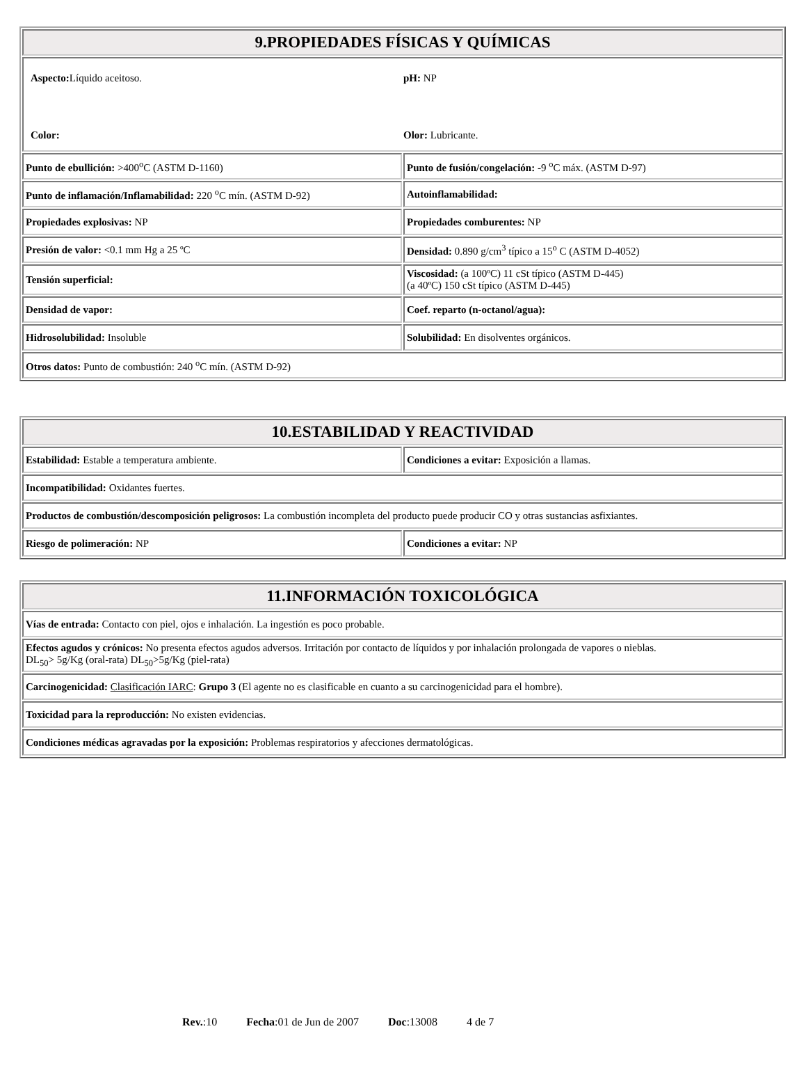| 9.PROPIEDADES FÍSICAS Y QUÍMICAS | |
| --- | --- |
| / Aspecto: Líquido aceitoso. / pH: NP / / Color: / Olor: Lubricante. / | |
| Punto de ebullición: >400<sup>o</sup>C (ASTM D-1160) | Punto de fusión/congelación: -9 <sup>o</sup>C máx. (ASTM D-97) |
| Punto de inflamación/Inflamabilidad: 220 <sup>o</sup>C mín. (ASTM D-92) | Autoinflamabilidad: |
| Propiedades explosivas: NP | Propiedades comburentes: NP |
| Presión de valor: <0.1 mm Hg a 25 ºC | Densidad: 0.890 g/cm<sup>3</sup> típico a 15<sup>o</sup> C (ASTM D-4052) |
| Tensión superficial: | Viscosidad: (a 100ºC) 11 cSt típico (ASTM D-445) (a 40ºC) 150 cSt típico (ASTM D-445) |
| Densidad de vapor: | Coef. reparto (n-octanol/agua): |
| Hidrosolubilidad: Insoluble | Solubilidad: En disolventes orgánicos. |
| Otros datos: Punto de combustión: 240 <sup>o</sup>C mín. (ASTM D-92) | |
| 10.ESTABILIDAD Y REACTIVIDAD | |
| --- | --- |
| Estabilidad: Estable a temperatura ambiente. | Condiciones a evitar: Exposición a llamas. |
| Incompatibilidad: Oxidantes fuertes. | |
| Productos de combustión/descomposición peligrosos: La combustión incompleta del producto puede producir CO y otras sustancias asfixiantes. | |
| Riesgo de polimeración: NP | Condiciones a evitar: NP |
| 11.INFORMACIÓN TOXICOLÓGICA |
| --- |
| Vías de entrada: Contacto con piel, ojos e inhalación. La ingestión es poco probable. |
| Efectos agudos y crónicos: No presenta efectos agudos adversos. Irritación por contacto de líquidos y por inhalación prolongada de vapores o nieblas. DL<sub>50</sub>> 5g/Kg (oral-rata) DL<sub>50</sub>>5g/Kg (piel-rata) |
| Carcinogenicidad: Clasificación IARC : Grupo 3 (El agente no es clasificable en cuanto a su carcinogenicidad para el hombre). |
| Toxicidad para la reproducción: No existen evidencias. |
| Condiciones médicas agravadas por la exposición: Problemas respiratorios y afecciones dermatológicas. |
Rev.:10 Fecha:01 de Jun de 2007 Doc:13008 4 de 7